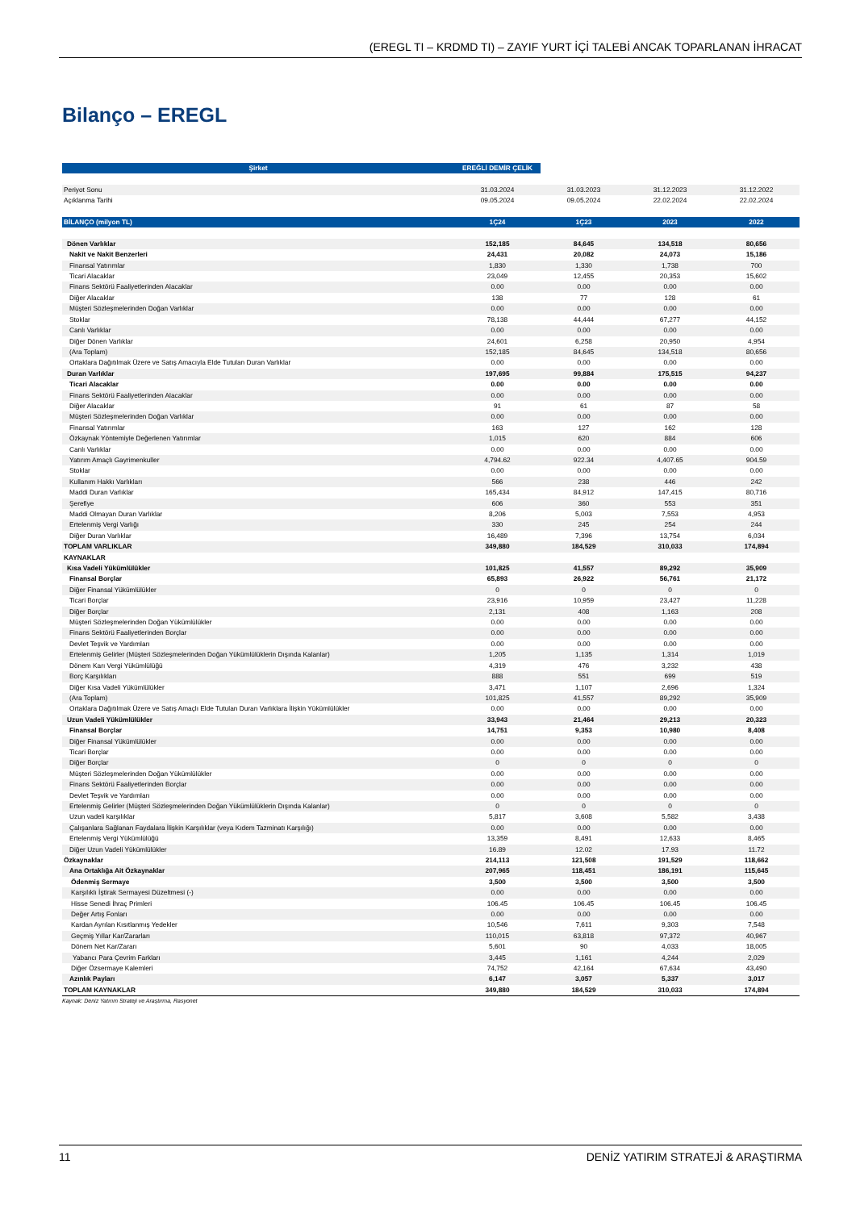(EREGL TI – KRDMD TI) – ZAYIF YURT İÇİ TALEBİ ANCAK TOPARLANAN İHRACAT
Bilanço – EREGL
| Şirket | EREĞLİ DEMİR ÇELİK | | | |
| --- | --- | --- | --- | --- |
| Periyot Sonu | 31.03.2024 | 31.03.2023 | 31.12.2023 | 31.12.2022 |
| Açıklanma Tarihi | 09.05.2024 | 09.05.2024 | 22.02.2024 | 22.02.2024 |
| BİLANÇO (milyon TL) | 1Ç24 | 1Ç23 | 2023 | 2022 |
| Dönen Varlıklar | 152,185 | 84,645 | 134,518 | 80,656 |
| Nakit ve Nakit Benzerleri | 24,431 | 20,082 | 24,073 | 15,186 |
| Finansal Yatırımlar | 1,830 | 1,330 | 1,738 | 700 |
| Ticari Alacaklar | 23,049 | 12,455 | 20,353 | 15,602 |
| Finans Sektörü Faaliyetlerinden Alacaklar | 0.00 | 0.00 | 0.00 | 0.00 |
| Diğer Alacaklar | 138 | 77 | 128 | 61 |
| Müşteri Sözleşmelerinden Doğan Varlıklar | 0.00 | 0.00 | 0.00 | 0.00 |
| Stoklar | 78,138 | 44,444 | 67,277 | 44,152 |
| Canlı Varlıklar | 0.00 | 0.00 | 0.00 | 0.00 |
| Diğer Dönen Varlıklar | 24,601 | 6,258 | 20,950 | 4,954 |
| (Ara Toplam) | 152,185 | 84,645 | 134,518 | 80,656 |
| Ortaklara Dağıtılmak Üzere ve Satış Amacıyla Elde Tutulan Duran Varlıklar | 0.00 | 0.00 | 0.00 | 0.00 |
| Duran Varlıklar | 197,695 | 99,884 | 175,515 | 94,237 |
| Ticari Alacaklar | 0.00 | 0.00 | 0.00 | 0.00 |
| Finans Sektörü Faaliyetlerinden Alacaklar | 0.00 | 0.00 | 0.00 | 0.00 |
| Diğer Alacaklar | 91 | 61 | 87 | 58 |
| Müşteri Sözleşmelerinden Doğan Varlıklar | 0.00 | 0.00 | 0.00 | 0.00 |
| Finansal Yatırımlar | 163 | 127 | 162 | 128 |
| Özkaynak Yöntemiyle Değerlenen Yatırımlar | 1,015 | 620 | 884 | 606 |
| Canlı Varlıklar | 0.00 | 0.00 | 0.00 | 0.00 |
| Yatırım Amaçlı Gayrimenkuller | 4,794.62 | 922.34 | 4,407.65 | 904.59 |
| Stoklar | 0.00 | 0.00 | 0.00 | 0.00 |
| Kullanım Hakkı Varlıkları | 566 | 238 | 446 | 242 |
| Maddi Duran Varlıklar | 165,434 | 84,912 | 147,415 | 80,716 |
| Şerefiye | 606 | 360 | 553 | 351 |
| Maddi Olmayan Duran Varlıklar | 8,206 | 5,003 | 7,553 | 4,953 |
| Ertelenmiş Vergi Varlığı | 330 | 245 | 254 | 244 |
| Diğer Duran Varlıklar | 16,489 | 7,396 | 13,754 | 6,034 |
| TOPLAM VARLIKLAR | 349,880 | 184,529 | 310,033 | 174,894 |
| KAYNAKLAR | | | | |
| Kısa Vadeli Yükümlülükler | 101,825 | 41,557 | 89,292 | 35,909 |
| Finansal Borçlar | 65,893 | 26,922 | 56,761 | 21,172 |
| Diğer Finansal Yükümlülükler | 0 | 0 | 0 | 0 |
| Ticari Borçlar | 23,916 | 10,959 | 23,427 | 11,228 |
| Diğer Borçlar | 2,131 | 408 | 1,163 | 208 |
| Müşteri Sözleşmelerinden Doğan Yükümlülükler | 0.00 | 0.00 | 0.00 | 0.00 |
| Finans Sektörü Faaliyetlerinden Borçlar | 0.00 | 0.00 | 0.00 | 0.00 |
| Devlet Teşvik ve Yardımları | 0.00 | 0.00 | 0.00 | 0.00 |
| Ertelenmiş Gelirler (Müşteri Sözleşmelerinden Doğan Yükümlülüklerin Dışında Kalanlar) | 1,205 | 1,135 | 1,314 | 1,019 |
| Dönem Karı Vergi Yükümlülüğü | 4,319 | 476 | 3,232 | 438 |
| Borç Karşılıkları | 888 | 551 | 699 | 519 |
| Diğer Kısa Vadeli Yükümlülükler | 3,471 | 1,107 | 2,696 | 1,324 |
| (Ara Toplam) | 101,825 | 41,557 | 89,292 | 35,909 |
| Ortaklara Dağıtılmak Üzere ve Satış Amaçlı Elde Tutulan Duran Varlıklara İlişkin Yükümlülükler | 0.00 | 0.00 | 0.00 | 0.00 |
| Uzun Vadeli Yükümlülükler | 33,943 | 21,464 | 29,213 | 20,323 |
| Finansal Borçlar | 14,751 | 9,353 | 10,980 | 8,408 |
| Diğer Finansal Yükümlülükler | 0.00 | 0.00 | 0.00 | 0.00 |
| Ticari Borçlar | 0.00 | 0.00 | 0.00 | 0.00 |
| Diğer Borçlar | 0 | 0 | 0 | 0 |
| Müşteri Sözleşmelerinden Doğan Yükümlülükler | 0.00 | 0.00 | 0.00 | 0.00 |
| Finans Sektörü Faaliyetlerinden Borçlar | 0.00 | 0.00 | 0.00 | 0.00 |
| Devlet Teşvik ve Yardımları | 0.00 | 0.00 | 0.00 | 0.00 |
| Ertelenmiş Gelirler (Müşteri Sözleşmelerinden Doğan Yükümlülüklerin Dışında Kalanlar) | 0 | 0 | 0 | 0 |
| Uzun vadeli karşılıklar | 5,817 | 3,608 | 5,582 | 3,438 |
| Çalışanlara Sağlanan Faydalara İlişkin Karşılıklar (veya Kıdem Tazminatı Karşılığı) | 0.00 | 0.00 | 0.00 | 0.00 |
| Ertelenmiş Vergi Yükümlülüğü | 13,359 | 8,491 | 12,633 | 8,465 |
| Diğer Uzun Vadeli Yükümlülükler | 16.89 | 12.02 | 17.93 | 11.72 |
| Özkaynaklar | 214,113 | 121,508 | 191,529 | 118,662 |
| Ana Ortaklığa Ait Özkaynaklar | 207,965 | 118,451 | 186,191 | 115,645 |
| Ödenmiş Sermaye | 3,500 | 3,500 | 3,500 | 3,500 |
| Karşılıklı İştirak Sermayesi Düzeltmesi (-) | 0.00 | 0.00 | 0.00 | 0.00 |
| Hisse Senedi İhraç Primleri | 106.45 | 106.45 | 106.45 | 106.45 |
| Değer Artış Fonları | 0.00 | 0.00 | 0.00 | 0.00 |
| Kardan Ayrılan Kısıtlanmış Yedekler | 10,546 | 7,611 | 9,303 | 7,548 |
| Geçmiş Yıllar Kar/Zararları | 110,015 | 63,818 | 97,372 | 40,967 |
| Dönem Net Kar/Zararı | 5,601 | 90 | 4,033 | 18,005 |
| Yabancı Para Çevrim Farkları | 3,445 | 1,161 | 4,244 | 2,029 |
| Diğer Özsermaye Kalemleri | 74,752 | 42,164 | 67,634 | 43,490 |
| Azınlık Payları | 6,147 | 3,057 | 5,337 | 3,017 |
| TOPLAM KAYNAKLAR | 349,880 | 184,529 | 310,033 | 174,894 |
Kaynak: Deniz Yatırım Strateji ve Araştırma, Rasyonet
11 DENİZ YATIRIM STRATEJİ & ARAŞTIRMA